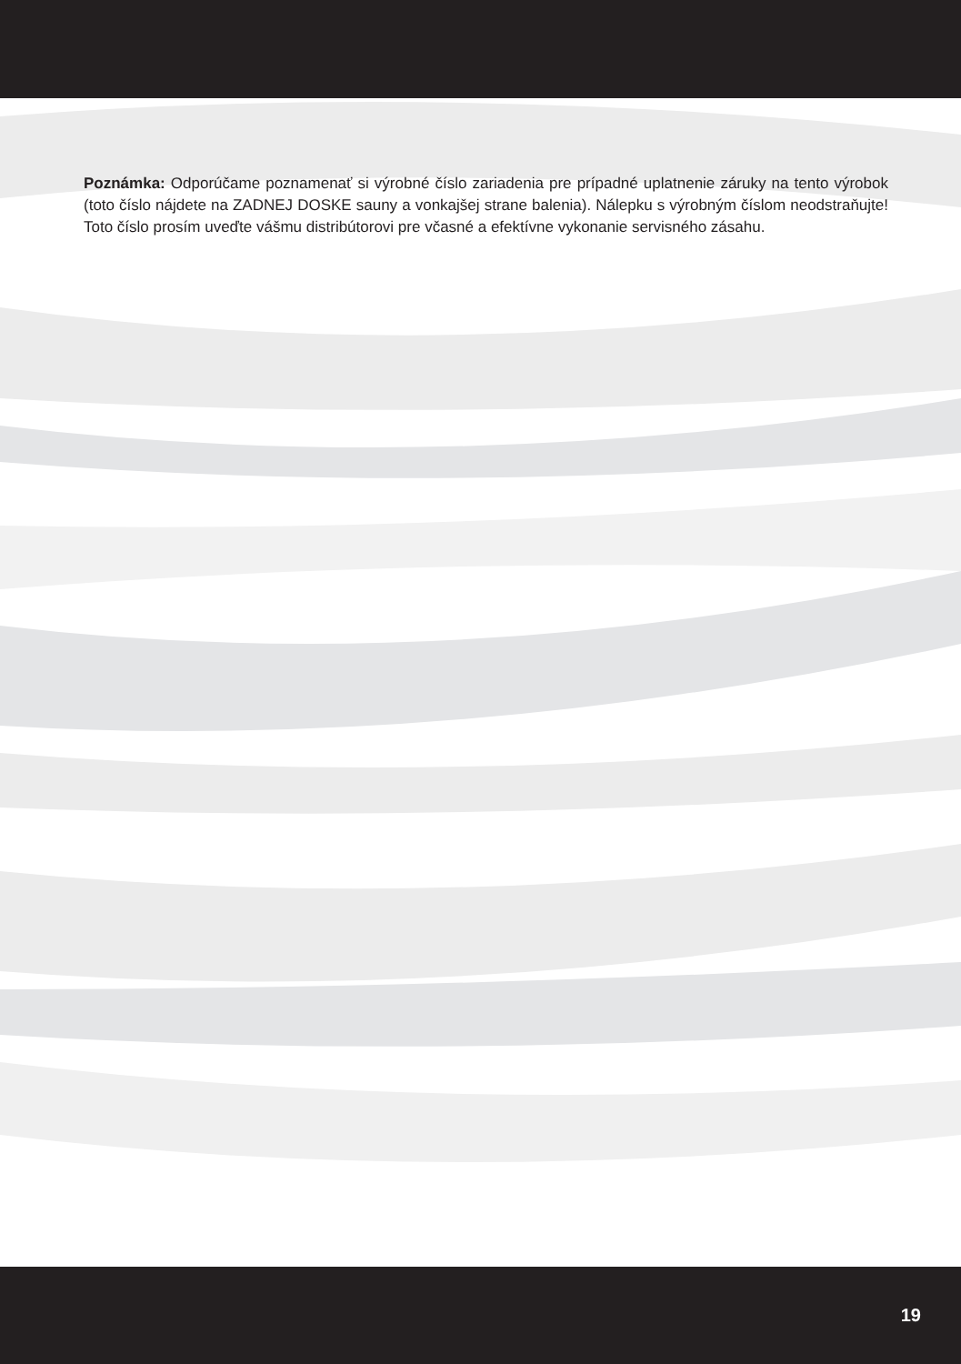Poznámka: Odporúčame poznamenať si výrobné číslo zariadenia pre prípadné uplatnenie záruky na tento výrobok (toto číslo nájdete na ZADNEJ DOSKE sauny a vonkajšej strane balenia). Nálepku s výrobným číslom neodstraňujte! Toto číslo prosím uveďte vášmu distribútorovi pre včasné a efektívne vykonanie servisného zásahu.
19